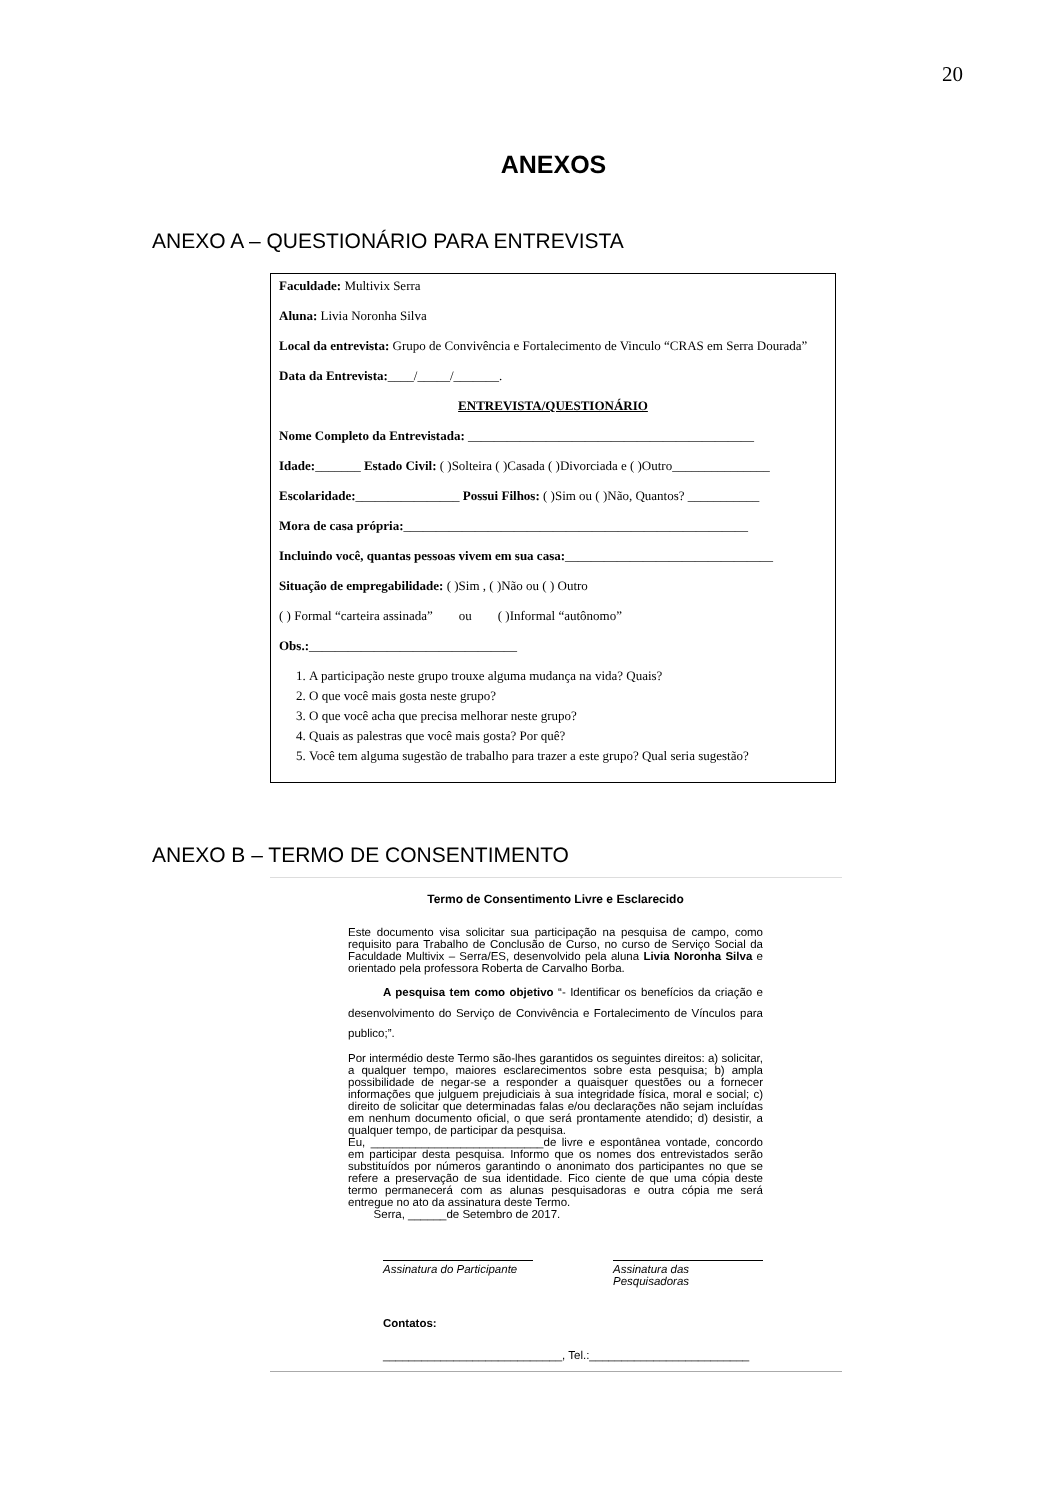20
ANEXOS
ANEXO A – QUESTIONÁRIO PARA ENTREVISTA
Faculdade: Multivix Serra
Aluna: Livia Noronha Silva
Local da entrevista: Grupo de Convivência e Fortalecimento de Vinculo “CRAS em Serra Dourada”
Data da Entrevista:____/_____/_______.
ENTREVISTA/QUESTIONÁRIO
Nome Completo da Entrevistada: ____________________________________________
Idade:_______ Estado Civil: ( )Solteira ( )Casada ( )Divorciada e ( )Outro_______________
Escolaridade:________________ Possui Filhos: ( )Sim ou ( )Não, Quantos? ___________
Mora de casa própria:_____________________________________________________
Incluindo você, quantas pessoas vivem em sua casa:________________________________
Situação de empregabilidade: ( )Sim , ( )Não ou ( ) Outro
( ) Formal “carteira assinada” ou ( )Informal “autônomo”
Obs.:________________________________
1. A participação neste grupo trouxe alguma mudança na vida? Quais?
2. O que você mais gosta neste grupo?
3. O que você acha que precisa melhorar neste grupo?
4. Quais as palestras que você mais gosta? Por quê?
5. Você tem alguma sugestão de trabalho para trazer a este grupo? Qual seria sugestão?
ANEXO B – TERMO DE CONSENTIMENTO
Termo de Consentimento Livre e Esclarecido
Este documento visa solicitar sua participação na pesquisa de campo, como requisito para Trabalho de Conclusão de Curso, no curso de Serviço Social da Faculdade Multivix – Serra/ES, desenvolvido pela aluna Livia Noronha Silva e orientado pela professora Roberta de Carvalho Borba.
A pesquisa tem como objetivo “- Identificar os benefícios da criação e desenvolvimento do Serviço de Convivência e Fortalecimento de Vínculos para publico;”.
Por intermédio deste Termo são-lhes garantidos os seguintes direitos: a) solicitar, a qualquer tempo, maiores esclarecimentos sobre esta pesquisa; b) ampla possibilidade de negar-se a responder a quaisquer questões ou a fornecer informações que julguem prejudiciais à sua integridade física, moral e social; c) direito de solicitar que determinadas falas e/ou declarações não sejam incluídas em nenhum documento oficial, o que será prontamente atendido; d) desistir, a qualquer tempo, de participar da pesquisa.
Eu, ___________________________de livre e espontânea vontade, concordo em participar desta pesquisa. Informo que os nomes dos entrevistados serão substituídos por números garantindo o anonimato dos participantes no que se refere a preservação de sua identidade. Fico ciente de que uma cópia deste termo permanecerá com as alunas pesquisadoras e outra cópia me será entregue no ato da assinatura deste Termo.
Serra, ______de Setembro de 2017.
Assinatura do Participante Assinatura das Pesquisadoras
Contatos:
____________________________, Tel.:_________________________